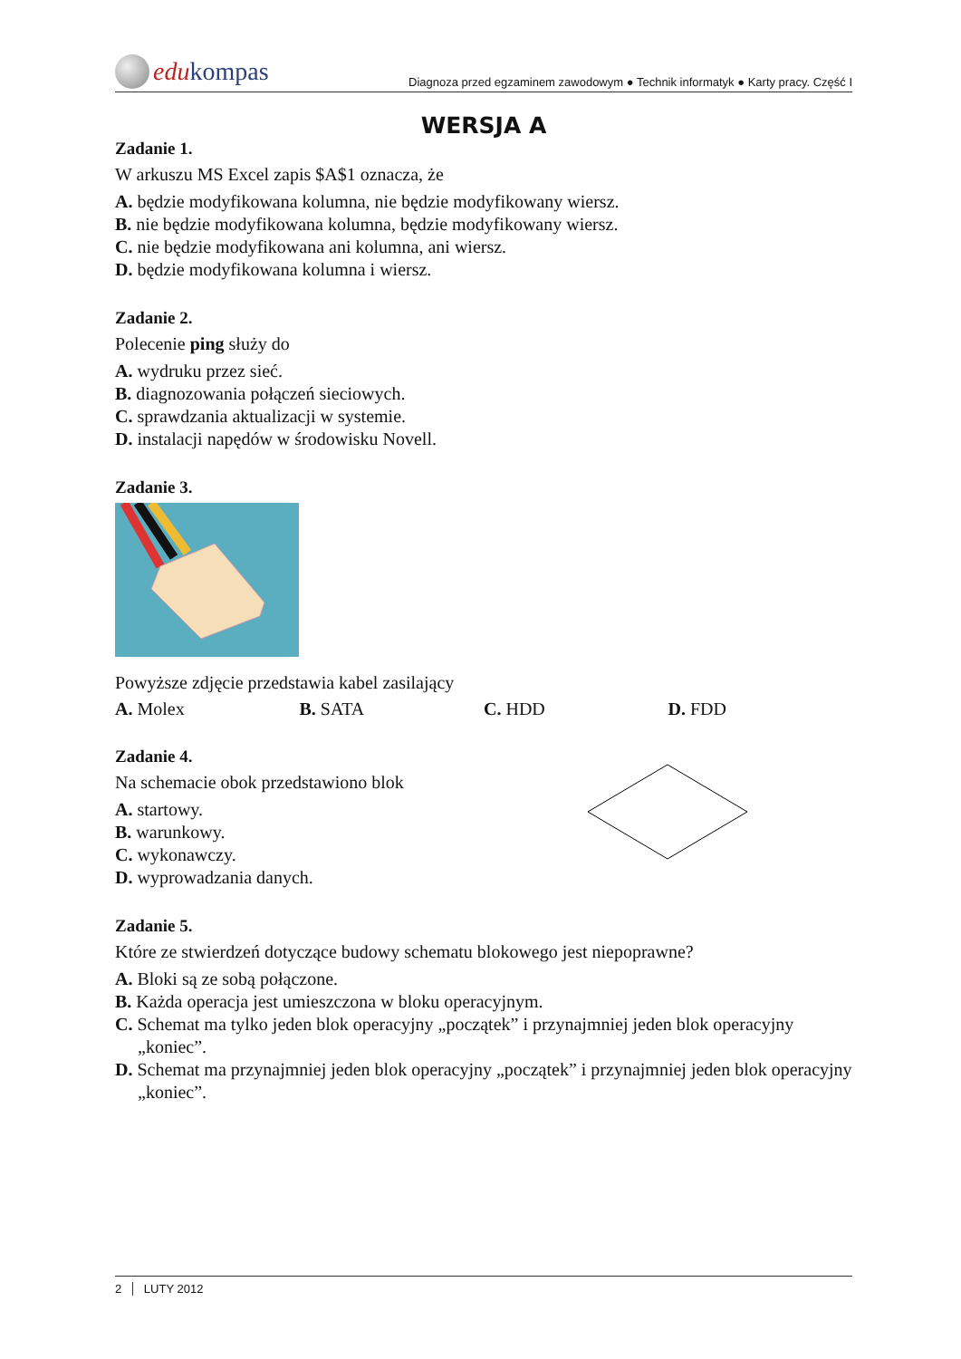edu kompas
Diagnoza przed egzaminem zawodowym ● Technik informatyk ● Karty pracy. Część I
WERSJA A
Zadanie 1.
W arkuszu MS Excel zapis $A$1 oznacza, że
A. będzie modyfikowana kolumna, nie będzie modyfikowany wiersz.
B. nie będzie modyfikowana kolumna, będzie modyfikowany wiersz.
C. nie będzie modyfikowana ani kolumna, ani wiersz.
D. będzie modyfikowana kolumna i wiersz.
Zadanie 2.
Polecenie ping służy do
A. wydruku przez sieć.
B. diagnozowania połączeń sieciowych.
C. sprawdzania aktualizacji w systemie.
D. instalacji napędów w środowisku Novell.
Zadanie 3.
Powyższe zdjęcie przedstawia kabel zasilający
A. Molex B. SATA C. HDD D. FDD
Zadanie 4.
Na schemacie obok przedstawiono blok
A. startowy.
B. warunkowy.
C. wykonawczy.
D. wyprowadzania danych.
Zadanie 5.
Które ze stwierdzeń dotyczące budowy schematu blokowego jest niepoprawne?
A. Bloki są ze sobą połączone.
B. Każda operacja jest umieszczona w bloku operacyjnym.
C. Schemat ma tylko jeden blok operacyjny „początek” i przynajmniej jeden blok operacyjny „koniec”.
D. Schemat ma przynajmniej jeden blok operacyjny „początek” i przynajmniej jeden blok operacyjny „koniec”.
2 LUTY 2012